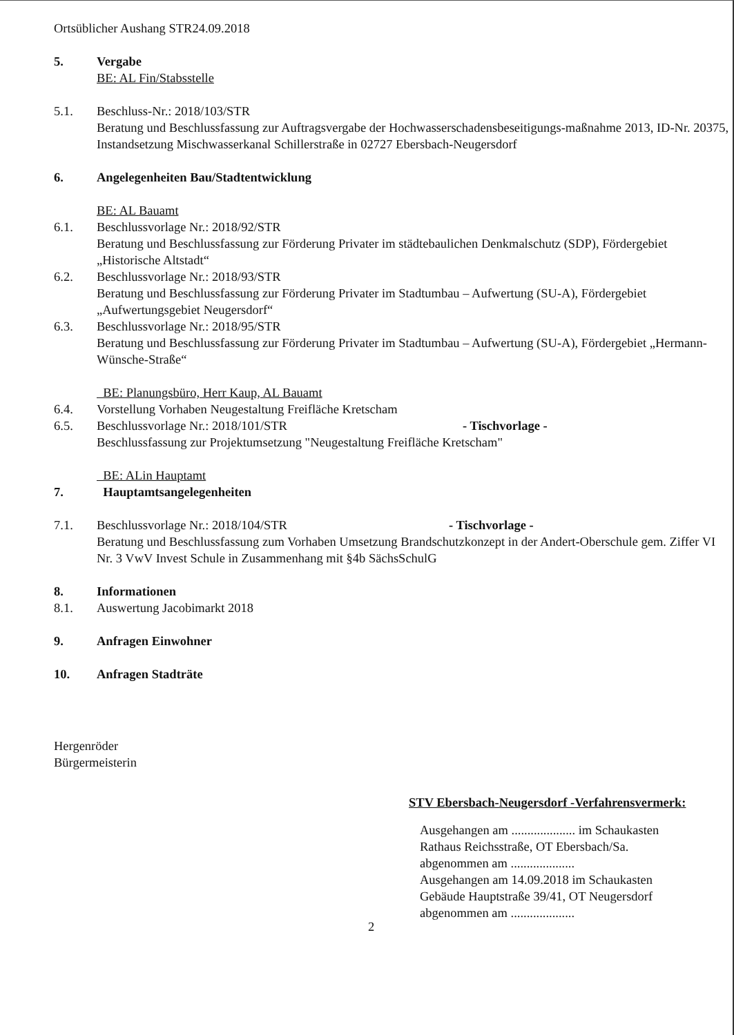Ortsüblicher Aushang STR24.09.2018
5. Vergabe
BE: AL Fin/Stabsstelle
5.1. Beschluss-Nr.: 2018/103/STR
Beratung und Beschlussfassung zur Auftragsvergabe der Hochwasserschadensbeseitigungs-maßnahme 2013, ID-Nr. 20375, Instandsetzung Mischwasserkanal Schillerstraße in 02727 Ebersbach-Neugersdorf
6. Angelegenheiten Bau/Stadtentwicklung
BE: AL Bauamt
6.1. Beschlussvorlage Nr.: 2018/92/STR
Beratung und Beschlussfassung zur Förderung Privater im städtebaulichen Denkmalschutz (SDP), Fördergebiet „Historische Altstadt“
6.2. Beschlussvorlage Nr.: 2018/93/STR
Beratung und Beschlussfassung zur Förderung Privater im Stadtumbau – Aufwertung (SU-A), Fördergebiet „Aufwertungsgebiet Neugersdorf“
6.3. Beschlussvorlage Nr.: 2018/95/STR
Beratung und Beschlussfassung zur Förderung Privater im Stadtumbau – Aufwertung (SU-A), Fördergebiet „Hermann-Wünsche-Straße“
BE: Planungsbüro, Herr Kaup, AL Bauamt
6.4. Vorstellung Vorhaben Neugestaltung Freifläche Kretscham
6.5. Beschlussvorlage Nr.: 2018/101/STR - Tischvorlage -
Beschlussfassung zur Projektumsetzung "Neugestaltung Freifläche Kretscham"
BE: ALin Hauptamt
7. Hauptamtsangelegenheiten
7.1. Beschlussvorlage Nr.: 2018/104/STR - Tischvorlage -
Beratung und Beschlussfassung zum Vorhaben Umsetzung Brandschutzkonzept in der Andert-Oberschule gem. Ziffer VI Nr. 3 VwV Invest Schule in Zusammenhang mit §4b SächsSchulG
8. Informationen
8.1. Auswertung Jacobimarkt 2018
9. Anfragen Einwohner
10. Anfragen Stadträte
Hergenröder
Bürgermeisterin
STV Ebersbach-Neugersdorf -Verfahrensvermerk:
Ausgehangen am .................... im Schaukasten
Rathaus Reichsstraße, OT Ebersbach/Sa.
abgenommen am ....................
Ausgehangen am 14.09.2018 im Schaukasten
Gebäude Hauptstraße 39/41, OT Neugersdorf
abgenommen am ....................
2